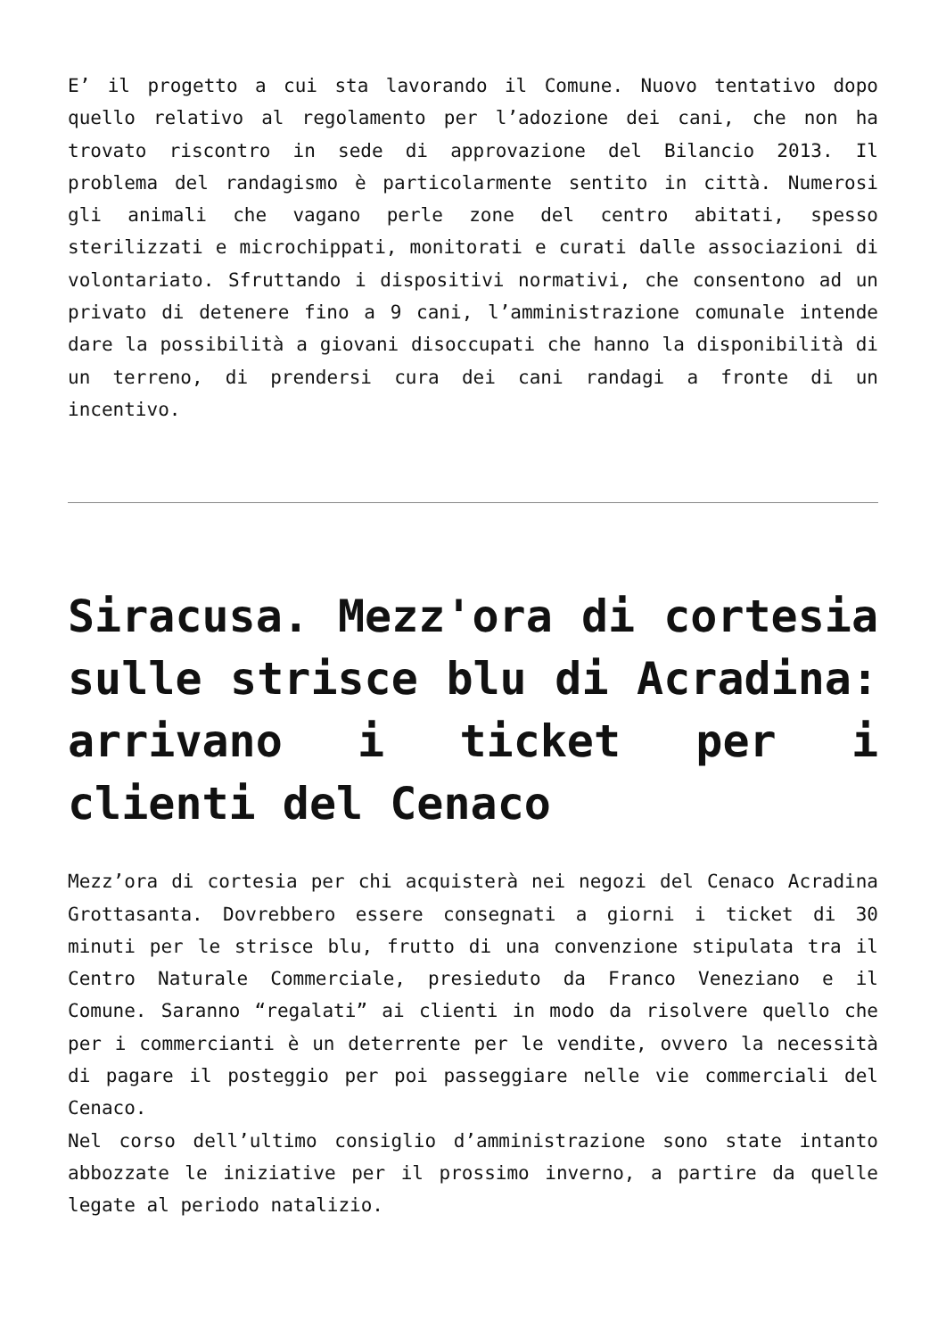E’ il progetto a cui sta lavorando il Comune. Nuovo tentativo dopo quello relativo al regolamento per l’adozione dei cani, che non ha trovato riscontro in sede di approvazione del Bilancio 2013. Il problema del randagismo è particolarmente sentito in città. Numerosi gli animali che vagano perle zone del centro abitati, spesso sterilizzati e microchippati, monitorati e curati dalle associazioni di volontariato. Sfruttando i dispositivi normativi, che consentono ad un privato di detenere fino a 9 cani, l’amministrazione comunale intende dare la possibilità a giovani disoccupati che hanno la disponibilità di un terreno, di prendersi cura dei cani randagi a fronte di un incentivo.
Siracusa. Mezz'ora di cortesia sulle strisce blu di Acradina: arrivano i ticket per i clienti del Cenaco
Mezz’ora di cortesia per chi acquisterà nei negozi del Cenaco Acradina Grottasanta. Dovrebbero essere consegnati a giorni i ticket di 30 minuti per le strisce blu, frutto di una convenzione stipulata tra il Centro Naturale Commerciale, presieduto da Franco Veneziano e il Comune. Saranno “regalati” ai clienti in modo da risolvere quello che per i commercianti è un deterrente per le vendite, ovvero la necessità di pagare il posteggio per poi passeggiare nelle vie commerciali del Cenaco.
Nel corso dell’ultimo consiglio d’amministrazione sono state intanto abbozzate le iniziative per il prossimo inverno, a partire da quelle legate al periodo natalizio.